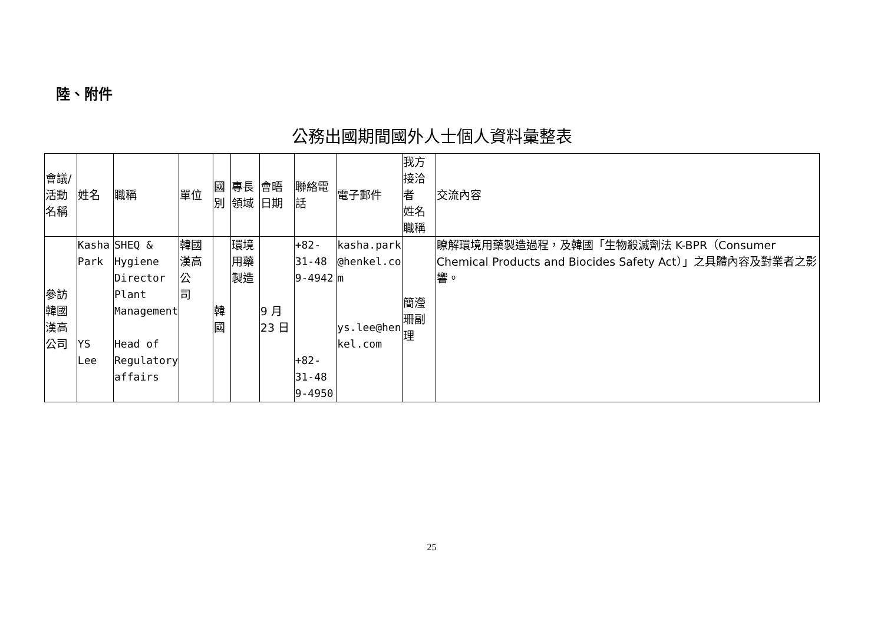陸、附件
公務出國期間國外人士個人資料彙整表
| 會議/活動 名稱 | 姓名 | 職稱 | 單位 | 國別 | 專長領域 | 會晤日期 | 聯絡電話 | 電子郵件 | 我方接洽者 姓名職稱 | 交流內容 |
| --- | --- | --- | --- | --- | --- | --- | --- | --- | --- | --- |
| 參訪韓國 漢高公司 | Kasha Park YS Lee | SHEQ & Hygiene Director Plant Management Head of Regulatory affairs | 韓國漢高公 司 | 韓國 | 環境用藥 製造 | 9 月 23 日 | +82-31-48 9-4942 +82-31-48 9-4950 | kasha.park @henkel.co m ys.lee@hen kel.com | 簡瀅珊副理 | 瞭解環境用藥製造過程，及韓國「生物殺滅劑法 K-BPR（Consumer Chemical Products and Biocides Safety Act）」之具體內容及對業者之影響。 |
25